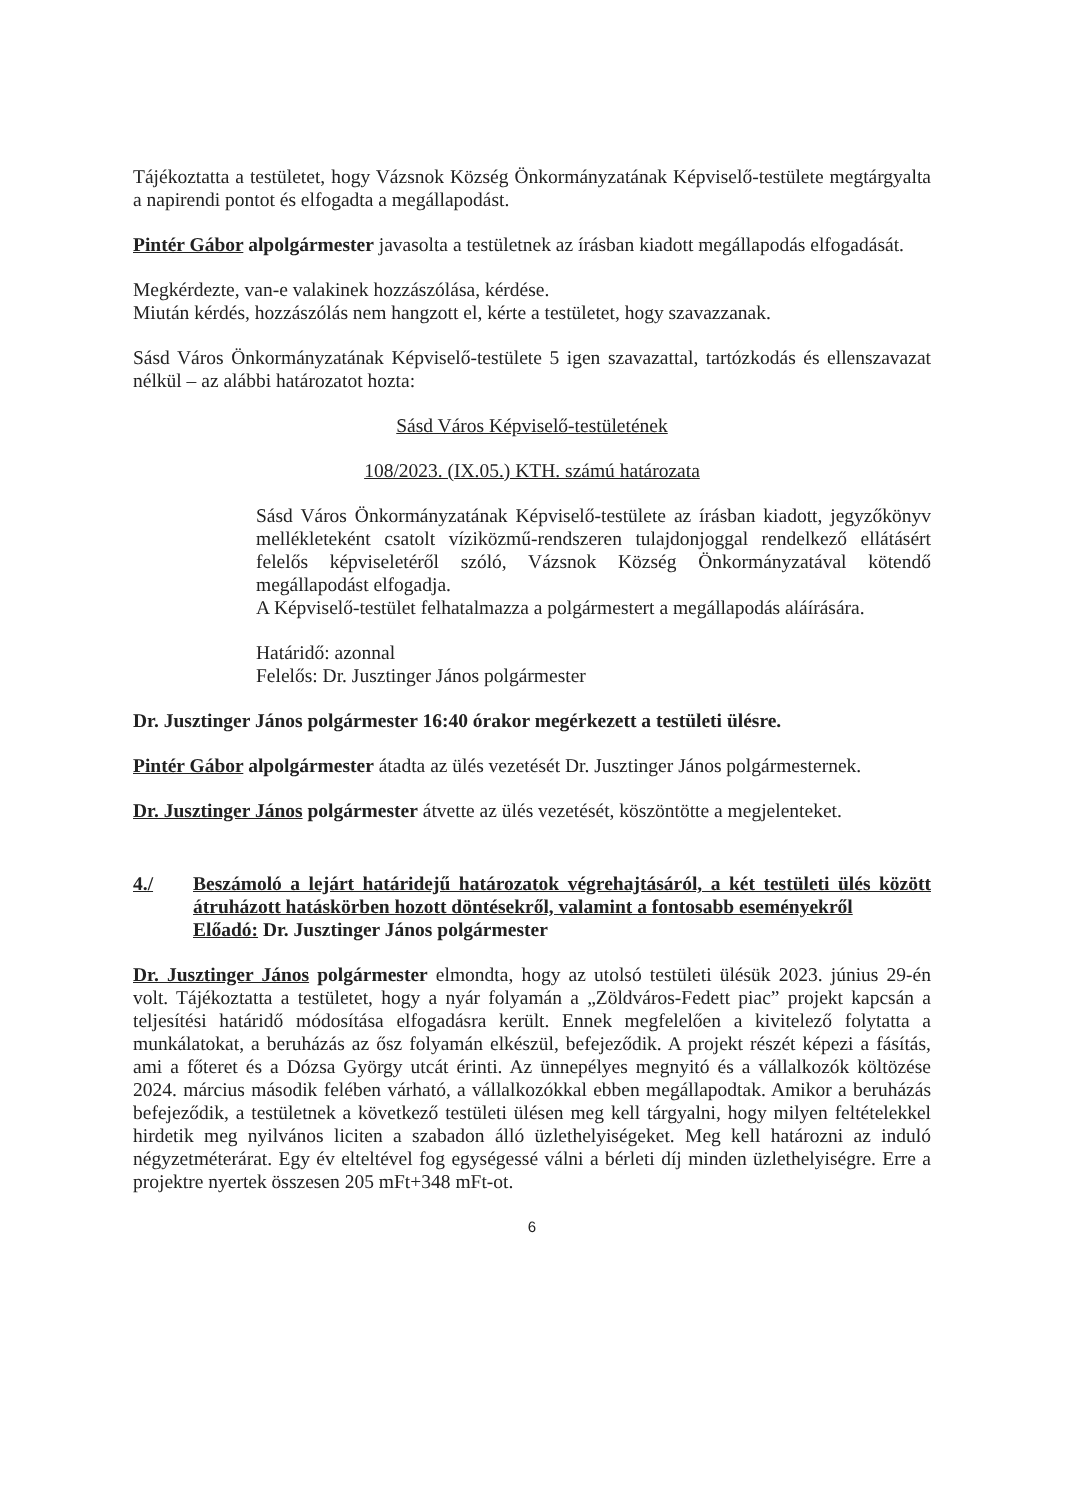Tájékoztatta a testületet, hogy Vázsnok Község Önkormányzatának Képviselő-testülete megtárgyalta a napirendi pontot és elfogadta a megállapodást.
Pintér Gábor alpolgármester javasolta a testületnek az írásban kiadott megállapodás elfogadását.
Megkérdezte, van-e valakinek hozzászólása, kérdése.
Miután kérdés, hozzászólás nem hangzott el, kérte a testületet, hogy szavazzanak.
Sásd Város Önkormányzatának Képviselő-testülete 5 igen szavazattal, tartózkodás és ellenszavazat nélkül – az alábbi határozatot hozta:
Sásd Város Képviselő-testületének
108/2023. (IX.05.) KTH. számú határozata
Sásd Város Önkormányzatának Képviselő-testülete az írásban kiadott, jegyzőkönyv mellékleteként csatolt víziközmű-rendszeren tulajdonjoggal rendelkező ellátásért felelős képviseletéről szóló, Vázsnok Község Önkormányzatával kötendő megállapodást elfogadja.
A Képviselő-testület felhatalmazza a polgármestert a megállapodás aláírására.
Határidő: azonnal
Felelős: Dr. Jusztinger János polgármester
Dr. Jusztinger János polgármester 16:40 órakor megérkezett a testületi ülésre.
Pintér Gábor alpolgármester átadta az ülés vezetését Dr. Jusztinger János polgármesternek.
Dr. Jusztinger János polgármester átvette az ülés vezetését, köszöntötte a megjelenteket.
4./ Beszámoló a lejárt határidejű határozatok végrehajtásáról, a két testületi ülés között átruházott hatáskörben hozott döntésekről, valamint a fontosabb eseményekről
Előadó: Dr. Jusztinger János polgármester
Dr. Jusztinger János polgármester elmondta, hogy az utolsó testületi ülésük 2023. június 29-én volt. Tájékoztatta a testületet, hogy a nyár folyamán a „Zöldváros-Fedett piac” projekt kapcsán a teljesítési határidő módosítása elfogadásra került. Ennek megfelelően a kivitelező folytatta a munkálatokat, a beruházás az ősz folyamán elkészül, befejeződik. A projekt részét képezi a fásítás, ami a főteret és a Dózsa György utcát érinti. Az ünnepélyes megnyitó és a vállalkozók költözése 2024. március második felében várható, a vállalkozókkal ebben megállapodtak. Amikor a beruházás befejeződik, a testületnek a következő testületi ülésen meg kell tárgyalni, hogy milyen feltételekkel hirdetik meg nyilvános liciten a szabadon álló üzlethelyiségeket. Meg kell határozni az induló négyzetméterárat. Egy év elteltével fog egységessé válni a bérleti díj minden üzlethelyiségre. Erre a projektre nyertek összesen 205 mFt+348 mFt-ot.
6